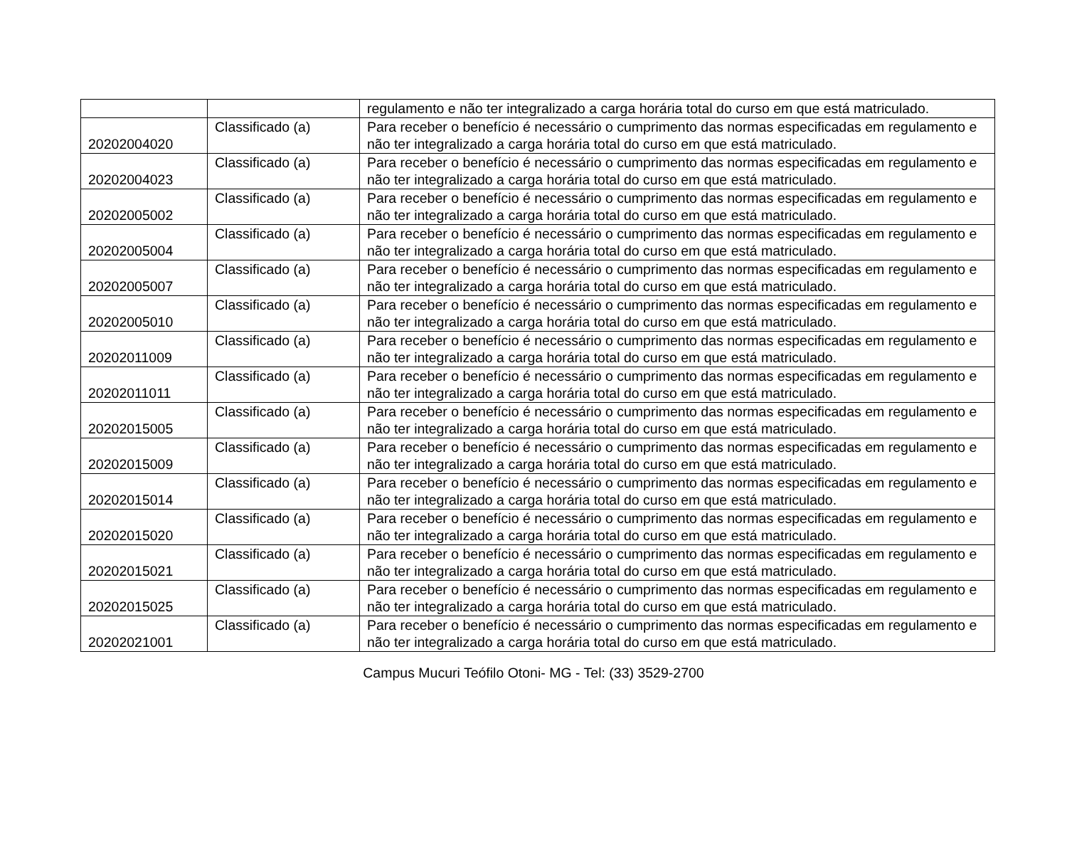| | | regulamento e não ter integralizado a carga horária total do curso em que está matriculado. |
| 20202004020 | Classificado (a) | Para receber o benefício é necessário o cumprimento das normas especificadas em regulamento e não ter integralizado a carga horária total do curso em que está matriculado. |
| 20202004023 | Classificado (a) | Para receber o benefício é necessário o cumprimento das normas especificadas em regulamento e não ter integralizado a carga horária total do curso em que está matriculado. |
| 20202005002 | Classificado (a) | Para receber o benefício é necessário o cumprimento das normas especificadas em regulamento e não ter integralizado a carga horária total do curso em que está matriculado. |
| 20202005004 | Classificado (a) | Para receber o benefício é necessário o cumprimento das normas especificadas em regulamento e não ter integralizado a carga horária total do curso em que está matriculado. |
| 20202005007 | Classificado (a) | Para receber o benefício é necessário o cumprimento das normas especificadas em regulamento e não ter integralizado a carga horária total do curso em que está matriculado. |
| 20202005010 | Classificado (a) | Para receber o benefício é necessário o cumprimento das normas especificadas em regulamento e não ter integralizado a carga horária total do curso em que está matriculado. |
| 20202011009 | Classificado (a) | Para receber o benefício é necessário o cumprimento das normas especificadas em regulamento e não ter integralizado a carga horária total do curso em que está matriculado. |
| 20202011011 | Classificado (a) | Para receber o benefício é necessário o cumprimento das normas especificadas em regulamento e não ter integralizado a carga horária total do curso em que está matriculado. |
| 20202015005 | Classificado (a) | Para receber o benefício é necessário o cumprimento das normas especificadas em regulamento e não ter integralizado a carga horária total do curso em que está matriculado. |
| 20202015009 | Classificado (a) | Para receber o benefício é necessário o cumprimento das normas especificadas em regulamento e não ter integralizado a carga horária total do curso em que está matriculado. |
| 20202015014 | Classificado (a) | Para receber o benefício é necessário o cumprimento das normas especificadas em regulamento e não ter integralizado a carga horária total do curso em que está matriculado. |
| 20202015020 | Classificado (a) | Para receber o benefício é necessário o cumprimento das normas especificadas em regulamento e não ter integralizado a carga horária total do curso em que está matriculado. |
| 20202015021 | Classificado (a) | Para receber o benefício é necessário o cumprimento das normas especificadas em regulamento e não ter integralizado a carga horária total do curso em que está matriculado. |
| 20202015025 | Classificado (a) | Para receber o benefício é necessário o cumprimento das normas especificadas em regulamento e não ter integralizado a carga horária total do curso em que está matriculado. |
| 20202021001 | Classificado (a) | Para receber o benefício é necessário o cumprimento das normas especificadas em regulamento e não ter integralizado a carga horária total do curso em que está matriculado. |
Campus Mucuri Teófilo Otoni- MG - Tel: (33) 3529-2700